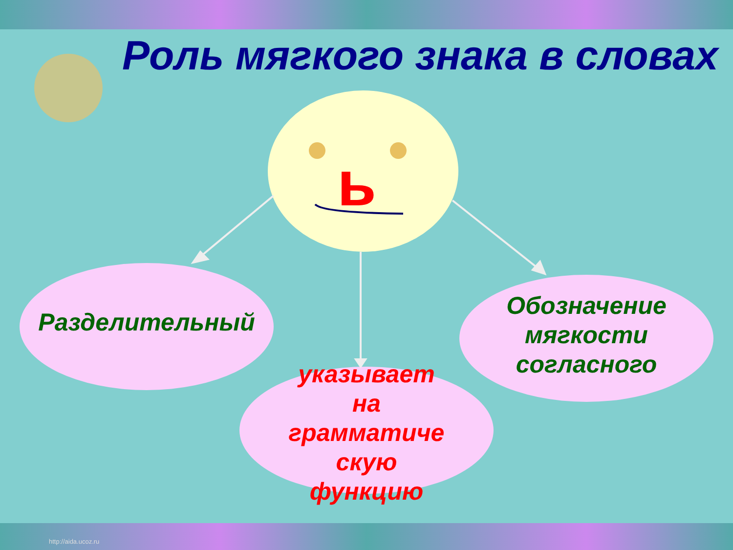Роль мягкого знака в словах
ь
Разделительный
Обозначение
мягкости
согласного
указывает
на
грамматиче
скую
функцию
http://aida.ucoz.ru